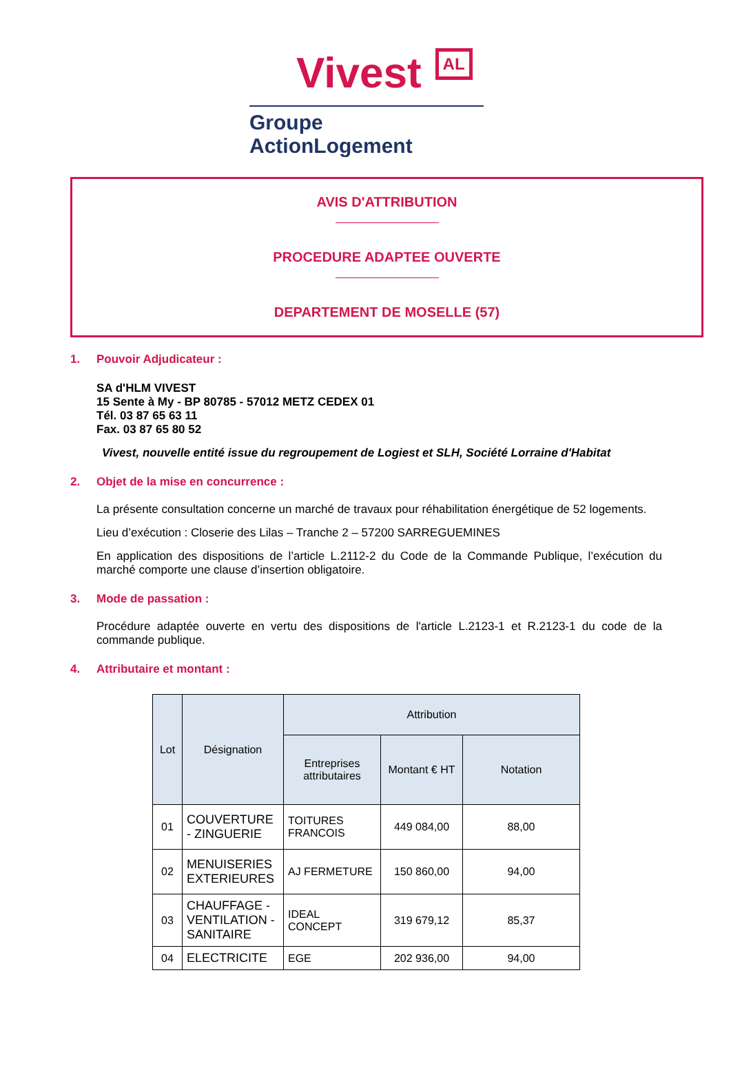Vivest AL
Groupe ActionLogement
AVIS D'ATTRIBUTION
PROCEDURE ADAPTEE OUVERTE
DEPARTEMENT DE MOSELLE (57)
1. Pouvoir Adjudicateur :
SA d'HLM VIVEST
15 Sente à My - BP 80785 - 57012 METZ CEDEX 01
Tél. 03 87 65 63 11
Fax. 03 87 65 80 52
Vivest, nouvelle entité issue du regroupement de Logiest et SLH, Société Lorraine d'Habitat
2. Objet de la mise en concurrence :
La présente consultation concerne un marché de travaux pour réhabilitation énergétique de 52 logements.
Lieu d’exécution : Closerie des Lilas – Tranche 2 – 57200 SARREGUEMINES
En application des dispositions de l’article L.2112-2 du Code de la Commande Publique, l’exécution du marché comporte une clause d’insertion obligatoire.
3. Mode de passation :
Procédure adaptée ouverte en vertu des dispositions de l'article L.2123-1 et R.2123-1 du code de la commande publique.
4. Attributaire et montant :
| Lot | Désignation | Attribution | | |
| --- | --- | --- | --- | --- |
| | | Entreprises attributaires | Montant € HT | Notation |
| 01 | COUVERTURE - ZINGUERIE | TOITURES FRANCOIS | 449 084,00 | 88,00 |
| 02 | MENUISERIES EXTERIEURES | AJ FERMETURE | 150 860,00 | 94,00 |
| 03 | CHAUFFAGE - VENTILATION - SANITAIRE | IDEAL CONCEPT | 319 679,12 | 85,37 |
| 04 | ELECTRICITE | EGE | 202 936,00 | 94,00 |